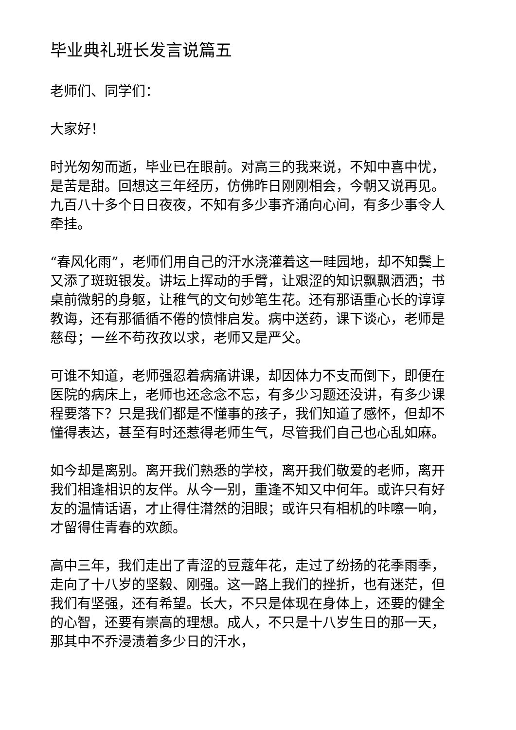毕业典礼班长发言说篇五
老师们、同学们：
大家好！
时光匆匆而逝，毕业已在眼前。对高三的我来说，不知中喜中忧，是苦是甜。回想这三年经历，仿佛昨日刚刚相会，今朝又说再见。九百八十多个日日夜夜，不知有多少事齐涌向心间，有多少事令人牵挂。
“春风化雨”，老师们用自己的汗水浇灌着这一畦园地，却不知鬓上又添了斑斑银发。讲坛上挥动的手臂，让艰涩的知识飘飘洒洒；书桌前微躬的身躯，让稚气的文句妙笔生花。还有那语重心长的谆谆教诲，还有那循循不倦的愤悱启发。病中送药，课下谈心，老师是慈母；一丝不苟孜孜以求，老师又是严父。
可谁不知道，老师强忍着病痛讲课，却因体力不支而倒下，即便在医院的病床上，老师也还念念不忘，有多少习题还没讲，有多少课程要落下？只是我们都是不懂事的孩子，我们知道了感怀，但却不懂得表达，甚至有时还惹得老师生气，尽管我们自己也心乱如麻。
如今却是离别。离开我们熟悉的学校，离开我们敬爱的老师，离开我们相逢相识的友伴。从今一别，重逢不知又中何年。或许只有好友的温情话语，才止得住潸然的泪眼；或许只有相机的咔嚓一响，才留得住青春的欢颜。
高中三年，我们走出了青涩的豆蔻年花，走过了纷扬的花季雨季，走向了十八岁的坚毅、刚强。这一路上我们的挫折，也有迷茫，但我们有坚强，还有希望。长大，不只是体现在身体上，还要的健全的心智，还要有崇高的理想。成人，不只是十八岁生日的那一天，那其中不乔浸渍着多少日的汗水，